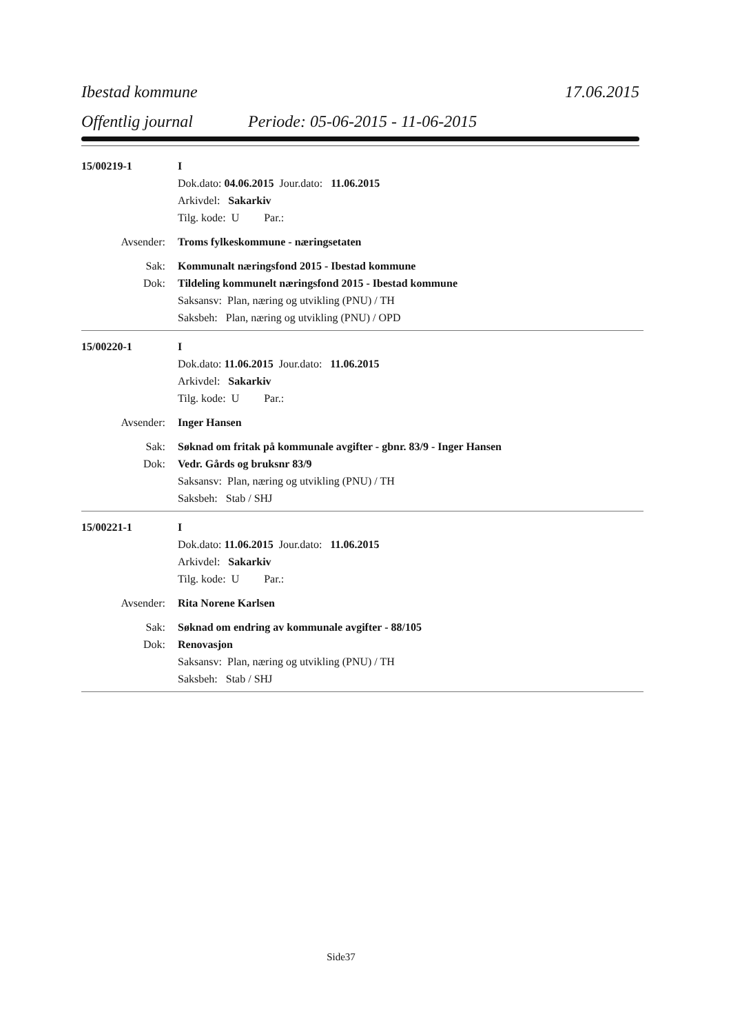Ibestad kommune 17.06.2015
Offentlig journal Periode: 05-06-2015 - 11-06-2015
15/00219-1 I
Dok.dato: 04.06.2015 Jour.dato: 11.06.2015
Arkivdel: Sakarkiv
Tilg. kode: U Par.:
Avsender:
Troms fylkeskommune - næringsetaten
Sak:
Kommunalt næringsfond 2015 - Ibestad kommune
Dok:
Tildeling kommunelt næringsfond 2015 - Ibestad kommune
Saksansv: Plan, næring og utvikling (PNU) / TH
Saksbeh: Plan, næring og utvikling (PNU) / OPD
15/00220-1 I
Dok.dato: 11.06.2015 Jour.dato: 11.06.2015
Arkivdel: Sakarkiv
Tilg. kode: U Par.:
Avsender: Inger Hansen
Sak:
Søknad om fritak på kommunale avgifter - gbnr. 83/9 - Inger Hansen
Dok: Vedr. Gårds og bruksnr 83/9
Saksansv: Plan, næring og utvikling (PNU) / TH
Saksbeh: Stab / SHJ
15/00221-1 I
Dok.dato: 11.06.2015 Jour.dato: 11.06.2015
Arkivdel: Sakarkiv
Tilg. kode: U Par.:
Avsender: Rita Norene Karlsen
Sak:
Søknad om endring av kommunale avgifter - 88/105
Dok: Renovasjon
Saksansv: Plan, næring og utvikling (PNU) / TH
Saksbeh: Stab / SHJ
Side37